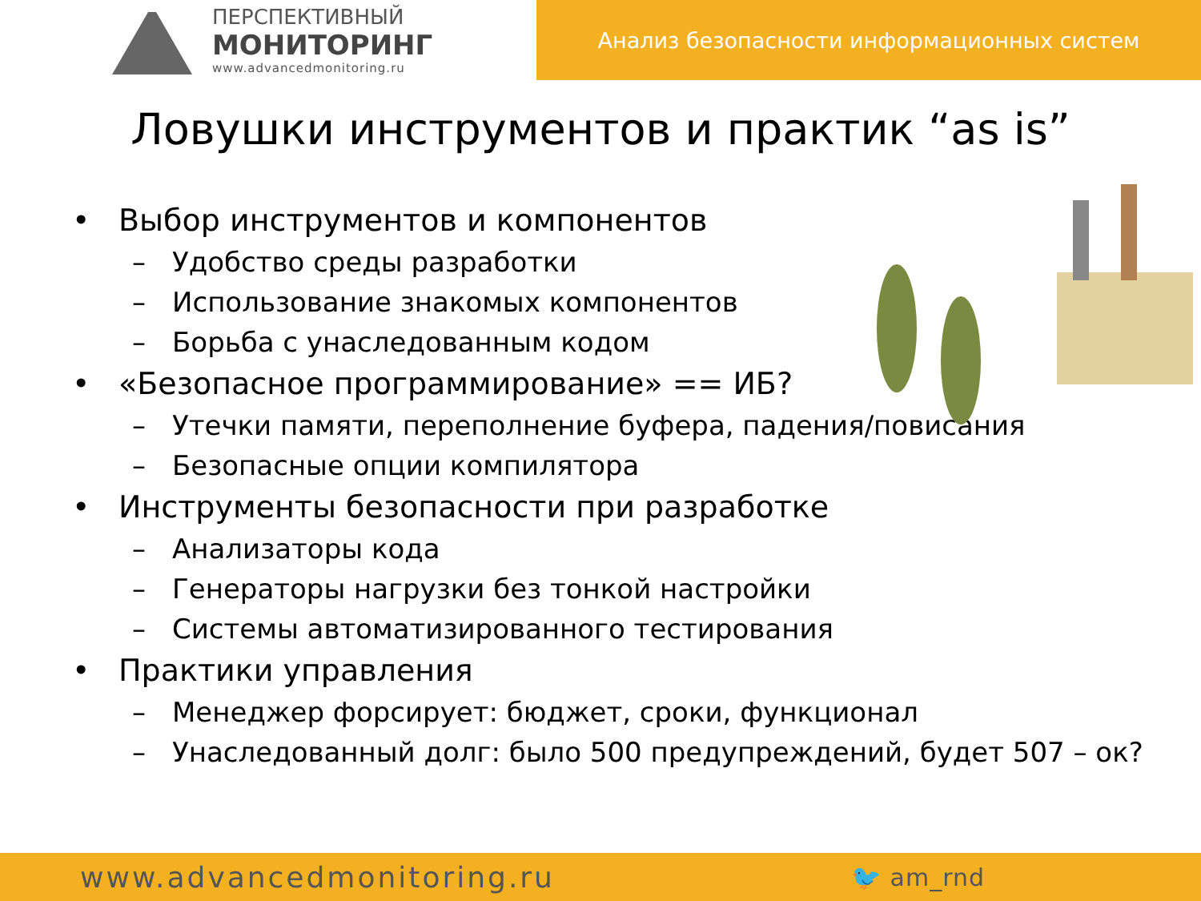ПЕРСПЕКТИВНЫЙ
МОНИТОРИНГ
www.advancedmonitoring.ru
Анализ безопасности информационных систем
Ловушки инструментов и практик “as is”
• Выбор инструментов и компонентов
– Удобство среды разработки
– Использование знакомых компонентов
– Борьба с унаследованным кодом
• «Безопасное программирование» == ИБ?
– Утечки памяти, переполнение буфера, падения/повисания
– Безопасные опции компилятора
• Инструменты безопасности при разработке
– Анализаторы кода
– Генераторы нагрузки без тонкой настройки
– Системы автоматизированного тестирования
• Практики управления
– Менеджер форсирует: бюджет, сроки, функционал
– Унаследованный долг: было 500 предупреждений, будет 507 – ок?
www.advancedmonitoring.ru 🐦 am_rnd